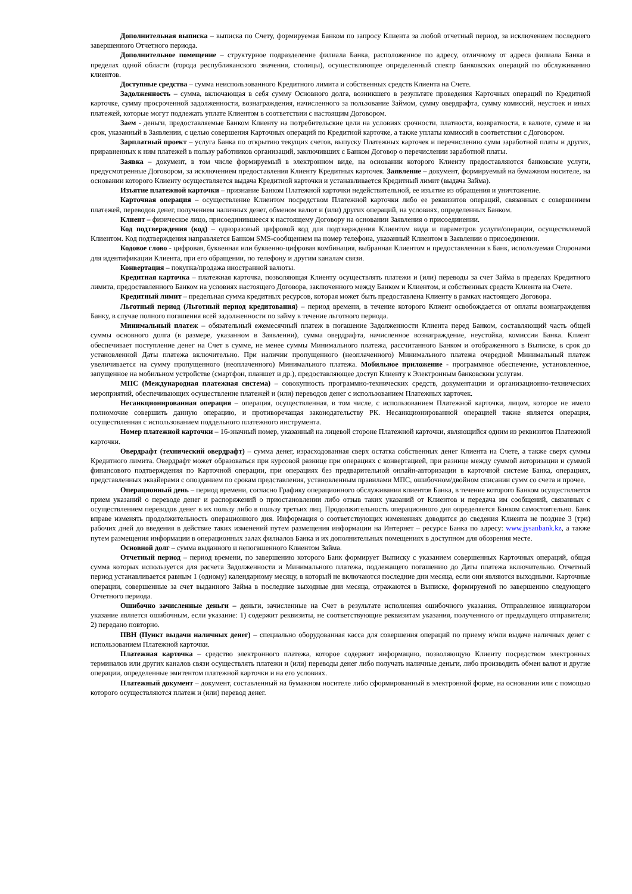Дополнительная выписка – выписка по Счету, формируемая Банком по запросу Клиента за любой отчетный период, за исключением последнего завершенного Отчетного периода.
Дополнительное помещение – структурное подразделение филиала Банка, расположенное по адресу, отличному от адреса филиала Банка в пределах одной области (города республиканского значения, столицы), осуществляющее определенный спектр банковских операций по обслуживанию клиентов.
Доступные средства – сумма неиспользованного Кредитного лимита и собственных средств Клиента на Счете.
Задолженность – сумма, включающая в себя сумму Основного долга, возникшего в результате проведения Карточных операций по Кредитной карточке, сумму просроченной задолженности, вознаграждения, начисленного за пользование Займом, сумму овердрафта, сумму комиссий, неустоек и иных платежей, которые могут подлежать уплате Клиентом в соответствии с настоящим Договором.
Заем - деньги, предоставляемые Банком Клиенту на потребительские цели на условиях срочности, платности, возвратности, в валюте, сумме и на срок, указанный в Заявлении, с целью совершения Карточных операций по Кредитной карточке, а также уплаты комиссий в соответствии с Договором.
Зарплатный проект – услуга Банка по открытию текущих счетов, выпуску Платежных карточек и перечислению сумм заработной платы и других, приравненных к ним платежей в пользу работников организаций, заключивших с Банком Договор о перечислении заработной платы.
Заявка – документ, в том числе формируемый в электронном виде, на основании которого Клиенту предоставляются банковские услуги, предусмотренные Договором, за исключением предоставления Клиенту Кредитных карточек. Заявление – документ, формируемый на бумажном носителе, на основании которого Клиенту осуществляется выдача Кредитной карточки и устанавливается Кредитный лимит (выдача Займа).
Изъятие платежной карточки – признание Банком Платежной карточки недействительной, ее изъятие из обращения и уничтожение.
Карточная операция – осуществление Клиентом посредством Платежной карточки либо ее реквизитов операций, связанных с совершением платежей, переводов денег, получением наличных денег, обменом валют и (или) других операций, на условиях, определенных Банком.
Клиент – физическое лицо, присоединившееся к настоящему Договору на основании Заявления о присоединении.
Код подтверждения (код) – одноразовый цифровой код для подтверждения Клиентом вида и параметров услуги/операции, осуществляемой Клиентом. Код подтверждения направляется Банком SMS-сообщением на номер телефона, указанный Клиентом в Заявлении о присоединении.
Кодовое слово - цифровая, буквенная или буквенно-цифровая комбинация, выбранная Клиентом и предоставленная в Банк, используемая Сторонами для идентификации Клиента, при его обращении, по телефону и другим каналам связи.
Конвертация – покупка/продажа иностранной валюты.
Кредитная карточка – платежная карточка, позволяющая Клиенту осуществлять платежи и (или) переводы за счет Займа в пределах Кредитного лимита, предоставленного Банком на условиях настоящего Договора, заключенного между Банком и Клиентом, и собственных средств Клиента на Счете.
Кредитный лимит – предельная сумма кредитных ресурсов, которая может быть предоставлена Клиенту в рамках настоящего Договора.
Льготный период (Льготный период кредитования) – период времени, в течение которого Клиент освобождается от оплаты вознаграждения Банку, в случае полного погашения всей задолженности по займу в течение льготного периода.
Минимальный платеж – обязательный ежемесячный платеж в погашение Задолженности Клиента перед Банком, составляющий часть общей суммы основного долга (в размере, указанном в Заявлении), сумма овердрафта, начисленное вознаграждение, неустойка, комиссии Банка. Клиент обеспечивает поступление денег на Счет в сумме, не менее суммы Минимального платежа, рассчитанного Банком и отображенного в Выписке, в срок до установленной Даты платежа включительно. При наличии пропущенного (неоплаченного) Минимального платежа очередной Минимальный платеж увеличивается на сумму пропущенного (неоплаченного) Минимального платежа. Мобильное приложение - программное обеспечение, установленное, запущенное на мобильном устройстве (смартфон, планшет и др.), предоставляющее доступ Клиенту к Электронным банковским услугам.
МПС (Международная платежная система) – совокупность программно-технических средств, документации и организационно-технических мероприятий, обеспечивающих осуществление платежей и (или) переводов денег с использованием Платежных карточек.
Несанкционированная операция – операция, осуществленная, в том числе, с использованием Платежной карточки, лицом, которое не имело полномочие совершить данную операцию, и противоречащая законодательству РК. Несанкционированной операцией также является операция, осуществленная с использованием поддельного платежного инструмента.
Номер платежной карточки – 16-значный номер, указанный на лицевой стороне Платежной карточки, являющийся одним из реквизитов Платежной карточки.
Овердрафт (технический овердрафт) – сумма денег, израсходованная сверх остатка собственных денег Клиента на Счете, а также сверх суммы Кредитного лимита. Овердрафт может образоваться при курсовой разнице при операциях с конвертацией, при разнице между суммой авторизации и суммой финансового подтверждения по Карточной операции, при операциях без предварительной онлайн-авторизации в карточной системе Банка, операциях, представленных эквайерами с опозданием по срокам представления, установленным правилами МПС, ошибочном/двойном списании сумм со счета и прочее.
Операционный день – период времени, согласно Графику операционного обслуживания клиентов Банка, в течение которого Банком осуществляется прием указаний о переводе денег и распоряжений о приостановлении либо отзыв таких указаний от Клиентов и передача им сообщений, связанных с осуществлением переводов денег в их пользу либо в пользу третьих лиц. Продолжительность операционного дня определяется Банком самостоятельно. Банк вправе изменять продолжительность операционного дня. Информация о соответствующих изменениях доводится до сведения Клиента не позднее 3 (три) рабочих дней до введения в действие таких изменений путем размещения информации на Интернет – ресурсе Банка по адресу: www.jysanbank.kz, а также путем размещения информации в операционных залах филиалов Банка и их дополнительных помещениях в доступном для обозрения месте.
Основной долг – сумма выданного и непогашенного Клиентом Займа.
Отчетный период – период времени, по завершению которого Банк формирует Выписку с указанием совершенных Карточных операций, общая сумма которых используется для расчета Задолженности и Минимального платежа, подлежащего погашению до Даты платежа включительно. Отчетный период устанавливается равным 1 (одному) календарному месяцу, в который не включаются последние дни месяца, если они являются выходными. Карточные операции, совершенные за счет выданного Займа в последние выходные дни месяца, отражаются в Выписке, формируемой по завершению следующего Отчетного периода.
Ошибочно зачисленные деньги – деньги, зачисленные на Счет в результате исполнения ошибочного указания. Отправленное инициатором указание является ошибочным, если указание: 1) содержит реквизиты, не соответствующие реквизитам указания, полученного от предыдущего отправителя; 2) передано повторно.
ПВН (Пункт выдачи наличных денег) – специально оборудованная касса для совершения операций по приему и/или выдаче наличных денег с использованием Платежной карточки.
Платежная карточка – средство электронного платежа, которое содержит информацию, позволяющую Клиенту посредством электронных терминалов или других каналов связи осуществлять платежи и (или) переводы денег либо получать наличные деньги, либо производить обмен валют и другие операции, определенные эмитентом платежной карточки и на его условиях.
Платежный документ – документ, составленный на бумажном носителе либо сформированный в электронной форме, на основании или с помощью которого осуществляются платеж и (или) перевод денег.